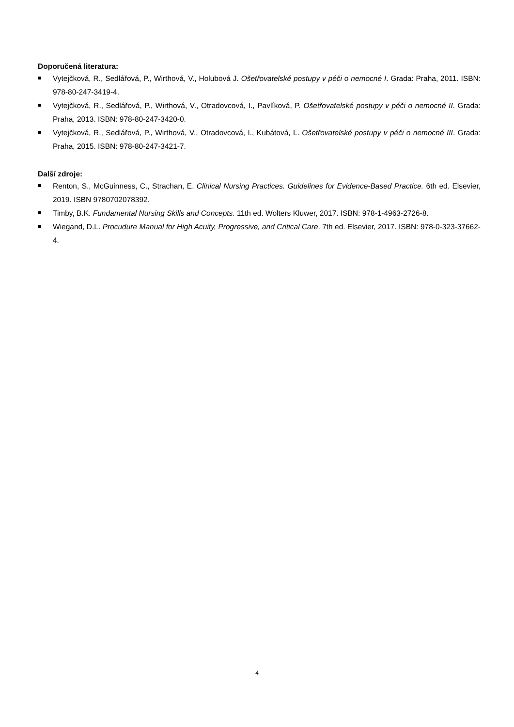Doporučená literatura:
Vytejčková, R., Sedlářová, P., Wirthová, V., Holubová J. Ošetřovatelské postupy v péči o nemocné I. Grada: Praha, 2011. ISBN: 978-80-247-3419-4.
Vytejčková, R., Sedlářová, P., Wirthová, V., Otradovcová, I., Pavlíková, P. Ošetřovatelské postupy v péči o nemocné II. Grada: Praha, 2013. ISBN: 978-80-247-3420-0.
Vytejčková, R., Sedlářová, P., Wirthová, V., Otradovcová, I., Kubátová, L. Ošetřovatelské postupy v péči o nemocné III. Grada: Praha, 2015. ISBN: 978-80-247-3421-7.
Další zdroje:
Renton, S., McGuinness, C., Strachan, E. Clinical Nursing Practices. Guidelines for Evidence-Based Practice. 6th ed. Elsevier, 2019. ISBN 9780702078392.
Timby, B.K. Fundamental Nursing Skills and Concepts. 11th ed. Wolters Kluwer, 2017. ISBN: 978-1-4963-2726-8.
Wiegand, D.L. Procudure Manual for High Acuity, Progressive, and Critical Care. 7th ed. Elsevier, 2017. ISBN: 978-0-323-37662-4.
4